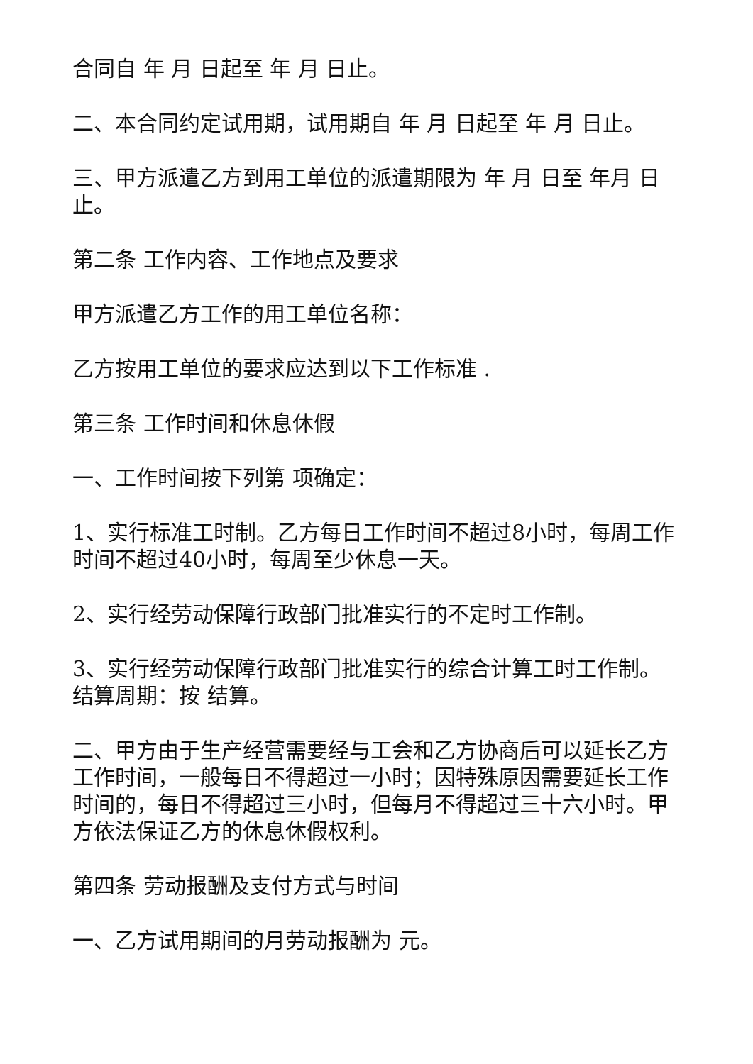合同自 年 月 日起至 年 月 日止。
二、本合同约定试用期，试用期自 年 月 日起至 年 月 日止。
三、甲方派遣乙方到用工单位的派遣期限为 年 月 日至 年月 日止。
第二条 工作内容、工作地点及要求
甲方派遣乙方工作的用工单位名称：
乙方按用工单位的要求应达到以下工作标准 .
第三条 工作时间和休息休假
一、工作时间按下列第 项确定：
1、实行标准工时制。乙方每日工作时间不超过8小时，每周工作时间不超过40小时，每周至少休息一天。
2、实行经劳动保障行政部门批准实行的不定时工作制。
3、实行经劳动保障行政部门批准实行的综合计算工时工作制。结算周期：按 结算。
二、甲方由于生产经营需要经与工会和乙方协商后可以延长乙方工作时间，一般每日不得超过一小时；因特殊原因需要延长工作时间的，每日不得超过三小时，但每月不得超过三十六小时。甲方依法保证乙方的休息休假权利。
第四条 劳动报酬及支付方式与时间
一、乙方试用期间的月劳动报酬为 元。